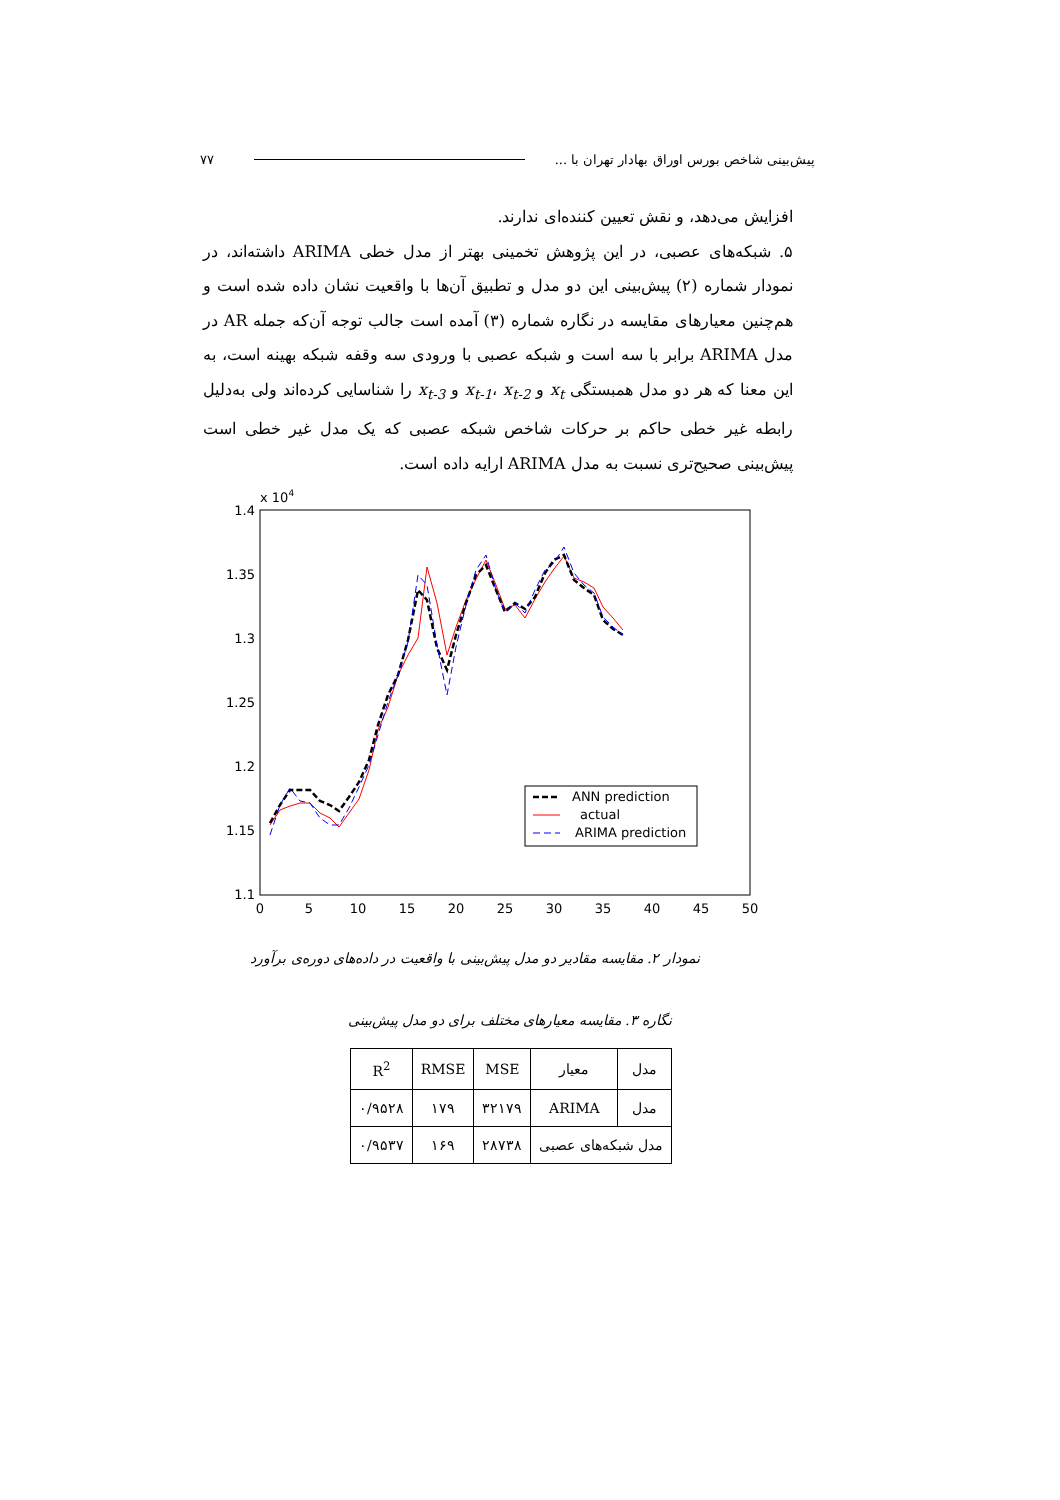پیش‌بینی شاخص بورس اوراق بهادار تهران با ... ۷۷
افزایش می‌دهد، و نقش تعیین کننده‌ای ندارند.
۵. شبکه‌های عصبی، در این پژوهش تخمینی بهتر از مدل خطی ARIMA داشته‌اند، در نمودار شماره (۲) پیش‌بینی این دو مدل و تطبیق آن‌ها با واقعیت نشان داده شده است و هم‌چنین معیارهای مقایسه در نگاره شماره (۳) آمده است جالب توجه آن‌که جمله AR در مدل ARIMA برابر با سه است و شبکه عصبی با ورودی سه وقفه شبکه بهینه است، به این معنا که هر دو مدل همبستگی x<sub>t</sub> و x<sub>t-1</sub>، x<sub>t-2</sub> و x<sub>t-3</sub> را شناسایی کرده‌اند ولی به‌دلیل رابطه غیر خطی حاکم بر حرکات شاخص شبکه عصبی که یک مدل غیر خطی است پیش‌بینی صحیح‌تری نسبت به مدل ARIMA ارایه داده است.
x 104
1.4
1.35
1.3
1.25
1.2
1.15
1.1
0
5
10
15
20
25
30
35
40
45
50
ANN prediction
actual
ARIMA prediction
نمودار ۲. مقایسه مقادیر دو مدل پیش‌بینی با واقعیت در داده‌های دوره‌ی برآورد
نگاره ۳. مقایسه معیارهای مختلف برای دو مدل پیش‌بینی
| مدل | معیار | MSE | RMSE | R<sup>2</sup> |
| --- | --- | --- | --- | --- |
| مدل | ARIMA | ۳۲۱۷۹ | ۱۷۹ | ۰/۹۵۲۸ |
| مدل شبکه‌های عصبی | | ۲۸۷۳۸ | ۱۶۹ | ۰/۹۵۳۷ |